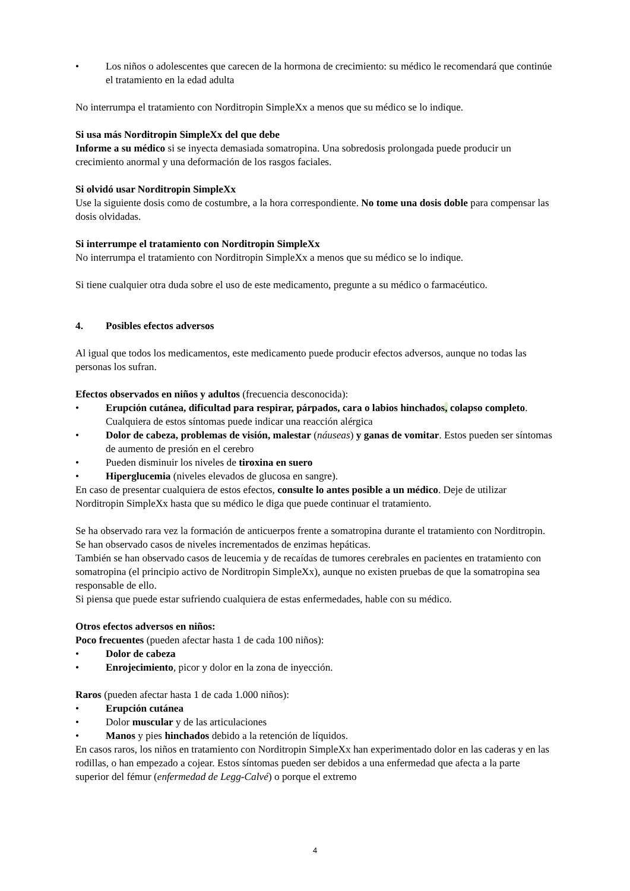• Los niños o adolescentes que carecen de la hormona de crecimiento: su médico le recomendará que continúe el tratamiento en la edad adulta
No interrumpa el tratamiento con Norditropin SimpleXx a menos que su médico se lo indique.
Si usa más Norditropin SimpleXx del que debe
Informe a su médico si se inyecta demasiada somatropina. Una sobredosis prolongada puede producir un crecimiento anormal y una deformación de los rasgos faciales.
Si olvidó usar Norditropin SimpleXx
Use la siguiente dosis como de costumbre, a la hora correspondiente. No tome una dosis doble para compensar las dosis olvidadas.
Si interrumpe el tratamiento con Norditropin SimpleXx
No interrumpa el tratamiento con Norditropin SimpleXx a menos que su médico se lo indique.
Si tiene cualquier otra duda sobre el uso de este medicamento, pregunte a su médico o farmacéutico.
4. Posibles efectos adversos
Al igual que todos los medicamentos, este medicamento puede producir efectos adversos, aunque no todas las personas los sufran.
Efectos observados en niños y adultos (frecuencia desconocida):
• Erupción cutánea, dificultad para respirar, párpados, cara o labios hinchados, colapso completo. Cualquiera de estos síntomas puede indicar una reacción alérgica
• Dolor de cabeza, problemas de visión, malestar (náuseas) y ganas de vomitar. Estos pueden ser síntomas de aumento de presión en el cerebro
• Pueden disminuir los niveles de tiroxina en suero
• Hiperglucemia (niveles elevados de glucosa en sangre).
En caso de presentar cualquiera de estos efectos, consulte lo antes posible a un médico. Deje de utilizar Norditropin SimpleXx hasta que su médico le diga que puede continuar el tratamiento.
Se ha observado rara vez la formación de anticuerpos frente a somatropina durante el tratamiento con Norditropin.
Se han observado casos de niveles incrementados de enzimas hepáticas.
También se han observado casos de leucemia y de recaídas de tumores cerebrales en pacientes en tratamiento con somatropina (el principio activo de Norditropin SimpleXx), aunque no existen pruebas de que la somatropina sea responsable de ello.
Si piensa que puede estar sufriendo cualquiera de estas enfermedades, hable con su médico.
Otros efectos adversos en niños:
Poco frecuentes (pueden afectar hasta 1 de cada 100 niños):
• Dolor de cabeza
• Enrojecimiento, picor y dolor en la zona de inyección.
Raros (pueden afectar hasta 1 de cada 1.000 niños):
• Erupción cutánea
• Dolor muscular y de las articulaciones
• Manos y pies hinchados debido a la retención de líquidos.
En casos raros, los niños en tratamiento con Norditropin SimpleXx han experimentado dolor en las caderas y en las rodillas, o han empezado a cojear. Estos síntomas pueden ser debidos a una enfermedad que afecta a la parte superior del fémur (enfermedad de Legg-Calvé) o porque el extremo
4